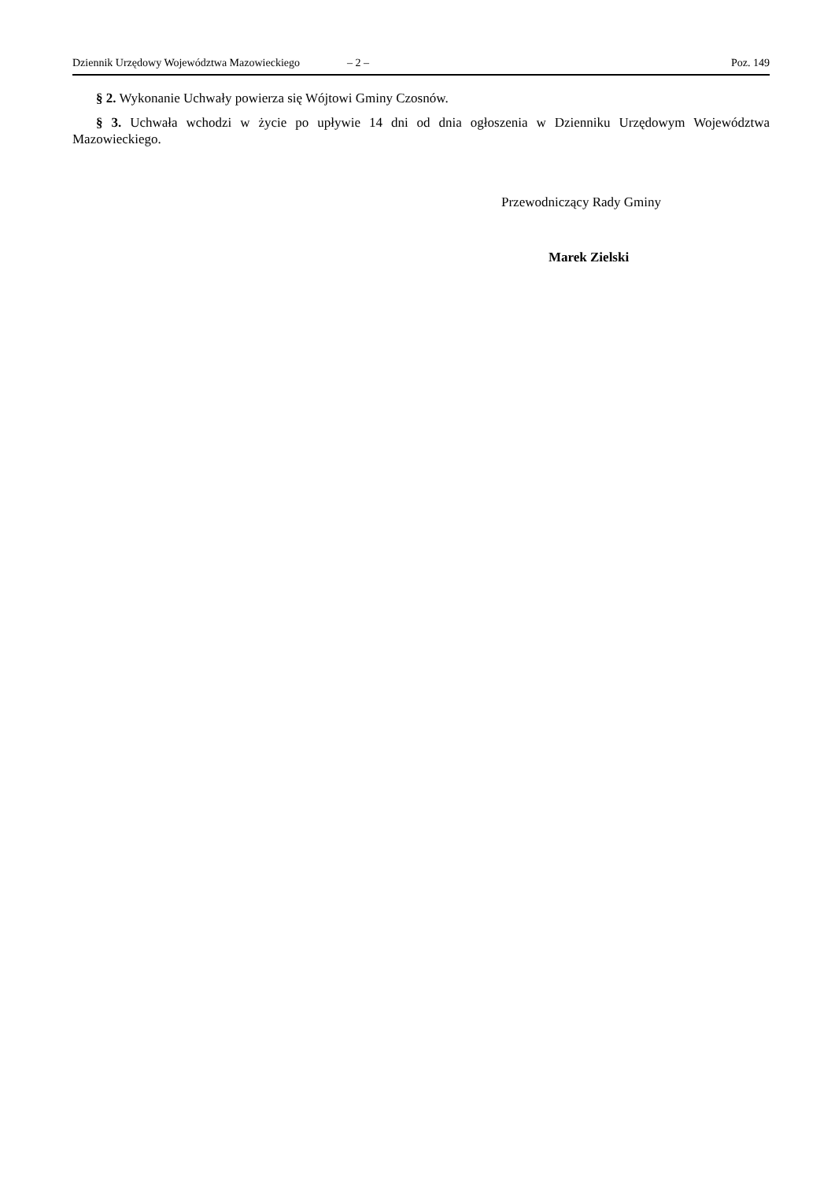Dziennik Urzędowy Województwa Mazowieckiego – 2 – Poz. 149
§ 2. Wykonanie Uchwały powierza się Wójtowi Gminy Czosnów.
§ 3. Uchwała wchodzi w życie po upływie 14 dni od dnia ogłoszenia w Dzienniku Urzędowym Województwa Mazowieckiego.
Przewodniczący Rady Gminy
Marek Zielski